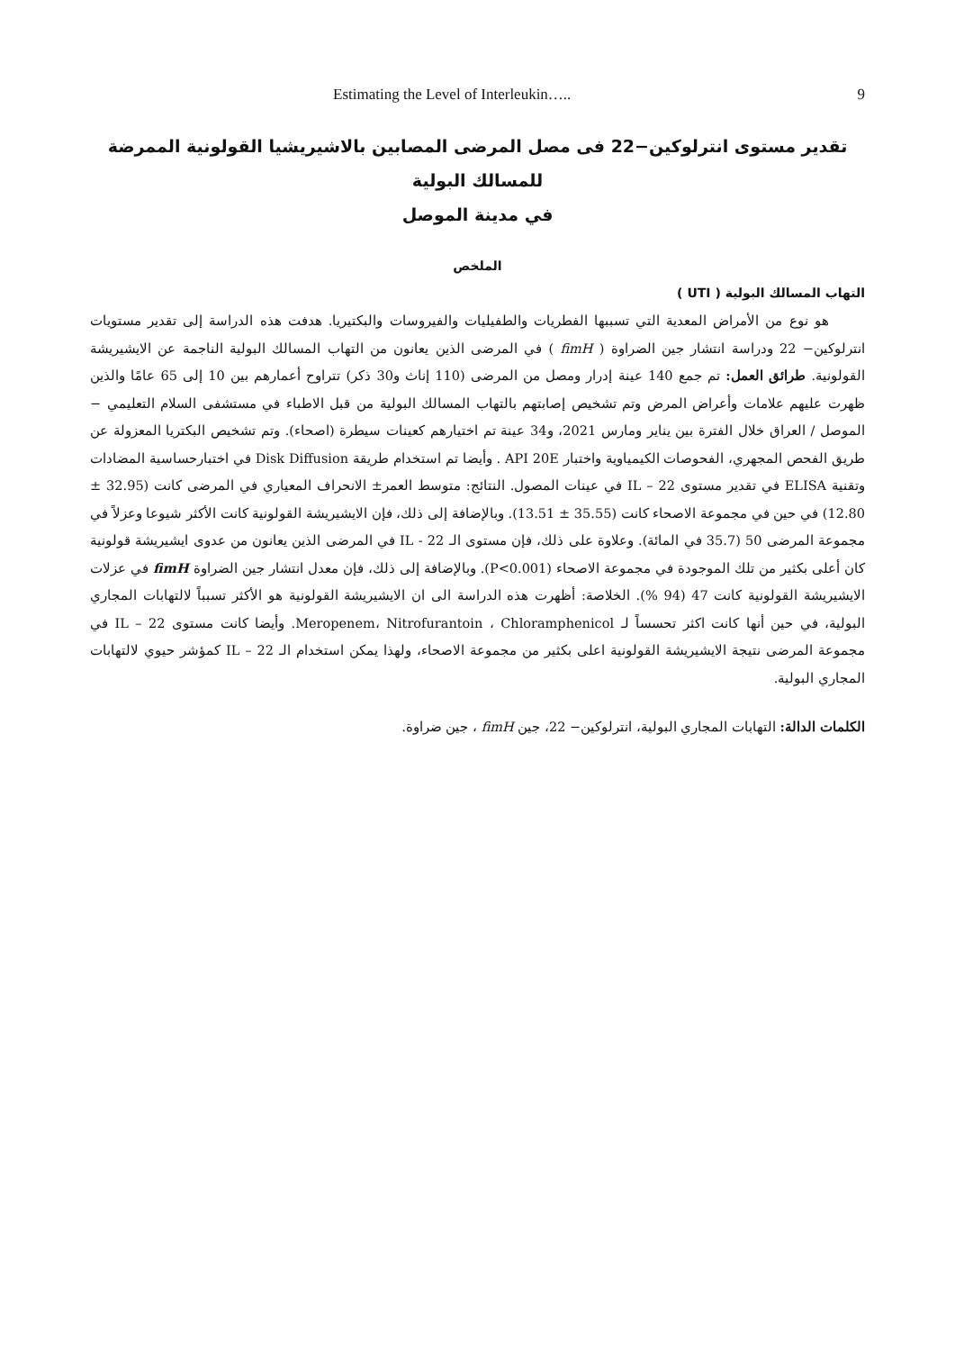Estimating the Level of Interleukin….. 9
تقدير مستوى انترلوكين−22 فى مصل المرضى المصابين بالاشيريشيا القولونية الممرضة للمسالك البولية
في مدينة الموصل
الملخص
التهاب المسالك البولية ( UTI )
هو نوع من الأمراض المعدية التي تسببها الفطريات والطفيليات والفيروسات والبكتيريا. هدفت هذه الدراسة إلى تقدير مستويات انترلوكين− 22 ودراسة انتشار جين الضراوة ( fimH ) في المرضى الذين يعانون من التهاب المسالك البولية الناجمة عن الايشيريشة القولونية. طرائق العمل: تم جمع 140 عينة إدرار ومصل من المرضى (110 إناث و30 ذكر) تتراوح أعمارهم بين 10 إلى 65 عامًا والذين ظهرت عليهم علامات وأعراض المرض وتم تشخيص إصابتهم بالتهاب المسالك البولية من قبل الاطباء في مستشفى السلام التعليمي − الموصل / العراق خلال الفترة بين يناير ومارس 2021، و34 عينة تم اختيارهم كعينات سيطرة (اصحاء). وتم تشخيص البكتريا المعزولة عن طريق الفحص المجهري، الفحوصات الكيمياوية واختبار API 20E . وأيضا تم استخدام طريقة Disk Diffusion في اختبارحساسية المضادات وتقنية ELISA في تقدير مستوى IL – 22 في عينات المصول. النتائج: متوسط العمر± الانحراف المعياري في المرضى كانت (32.95 ± 12.80) في حين في مجموعة الاصحاء كانت (35.55 ± 13.51). وبالإضافة إلى ذلك، فإن الايشيريشة القولونية كانت الأكثر شيوعا وعزلاً في مجموعة المرضى 50 (35.7 في المائة). وعلاوة على ذلك، فإن مستوى الـ IL - 22 في المرضى الذين يعانون من عدوى ايشيريشة قولونية كان أعلى بكثير من تلك الموجودة في مجموعة الاصحاء (P<0.001). وبالإضافة إلى ذلك، فإن معدل انتشار جين الضراوة fimH في عزلات الايشيريشة القولونية كانت 47 (94 %). الخلاصة: أظهرت هذه الدراسة الى ان الايشيريشة القولونية هو الأكثر تسبباً لالتهابات المجاري البولية، في حين أنها كانت اكثر تحسساً لـ Meropenem، Nitrofurantoin ، Chloramphenicol. وأيضا كانت مستوى IL – 22 في مجموعة المرضى نتيجة الايشيريشة القولونية اعلى بكثير من مجموعة الاصحاء، ولهذا يمكن استخدام الـ IL – 22 كمؤشر حيوي لالتهابات المجاري البولية.
الكلمات الدالة: التهابات المجاري البولية، انترلوكين− 22، جين fimH ، جين ضراوة.